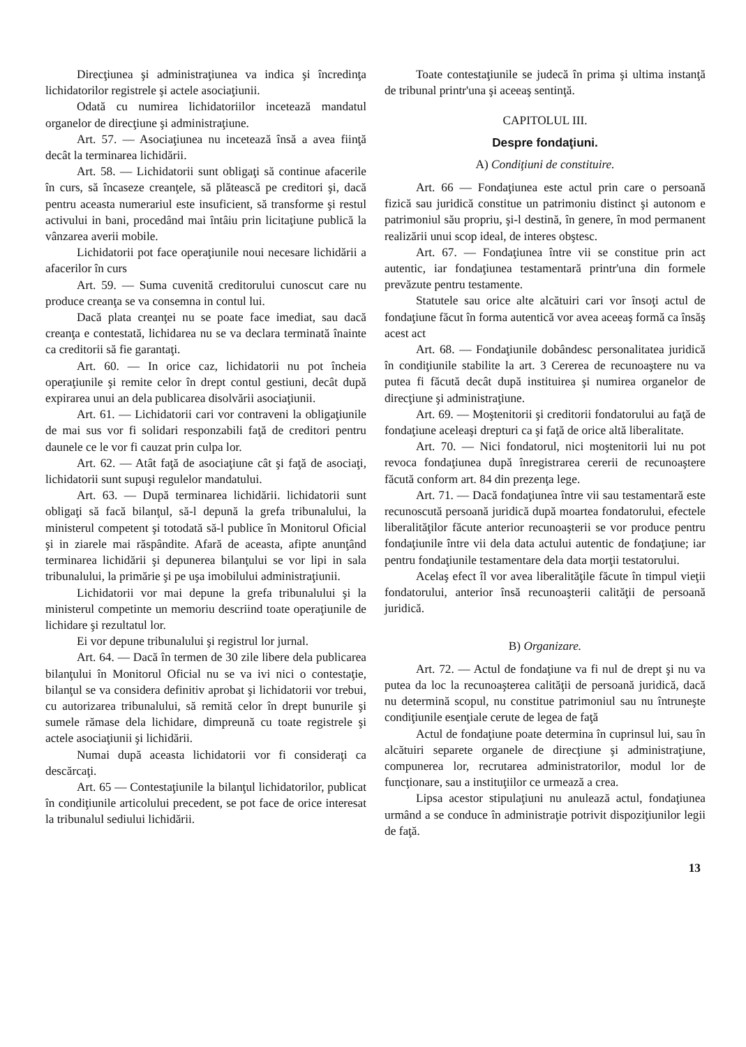Direcţiunea şi administraţiunea va indica şi încredinţa lichidatorilor registrele şi actele asociaţiunii.
Odată cu numirea lichidatoriilor incetează mandatul organelor de direcţiune şi administraţiune.
Art. 57. — Asociaţiunea nu incetează însă a avea fiinţă decât la terminarea lichidării.
Art. 58. — Lichidatorii sunt obligaţi să continue afacerile în curs, să încaseze creanţele, să plătească pe creditori şi, dacă pentru aceasta numerariul este insuficient, să transforme şi restul activului in bani, procedând mai întâiu prin licitaţiune publică la vânzarea averii mobile.
Lichidatorii pot face operaţiunile noui necesare lichidării a afacerilor în curs
Art. 59. — Suma cuvenită creditorului cunoscut care nu produce creanţa se va consemna in contul lui.
Dacă plata creanţei nu se poate face imediat, sau dacă creanţa e contestată, lichidarea nu se va declara terminată înainte ca creditorii să fie garantaţi.
Art. 60. — In orice caz, lichidatorii nu pot încheia operaţiunile şi remite celor în drept contul gestiuni, decât după expirarea unui an dela publicarea disolvării asociaţiunii.
Art. 61. — Lichidatorii cari vor contraveni la obligaţiunile de mai sus vor fi solidari responzabili faţă de creditori pentru daunele ce le vor fi cauzat prin culpa lor.
Art. 62. — Atât faţă de asociaţiune cât şi faţă de asociaţi, lichidatorii sunt supuşi regulelor mandatului.
Art. 63. — După terminarea lichidării. lichidatorii sunt obligaţi să facă bilanţul, să-l depună la grefa tribunalului, la ministerul competent şi totodată să-l publice în Monitorul Oficial şi in ziarele mai răspândite. Afară de aceasta, afipte anunţând terminarea lichidării şi depunerea bilanţului se vor lipi in sala tribunalului, la primărie şi pe uşa imobilului administraţiunii.
Lichidatorii vor mai depune la grefa tribunalului şi la ministerul competinte un memoriu descriind toate operaţiunile de lichidare şi rezultatul lor.
Ei vor depune tribunalului şi registrul lor jurnal.
Art. 64. — Dacă în termen de 30 zile libere dela publicarea bilanţului în Monitorul Oficial nu se va ivi nici o contestaţie, bilanţul se va considera definitiv aprobat şi lichidatorii vor trebui, cu autorizarea tribunalului, să remită celor în drept bunurile şi sumele rămase dela lichidare, dimpreună cu toate registrele şi actele asociaţiunii şi lichidării.
Numai după aceasta lichidatorii vor fi consideraţi ca descărcaţi.
Art. 65 — Contestaţiunile la bilanţul lichidatorilor, publicat în condiţiunile articolului precedent, se pot face de orice interesat la tribunalul sediului lichidării.
Toate contestaţiunile se judecă în prima şi ultima instanţă de tribunal printr'una şi aceeaş sentinţă.
CAPITOLUL III.
Despre fondaţiuni.
A) Condiţiuni de constituire.
Art. 66 — Fondaţiunea este actul prin care o persoană fizică sau juridică constitue un patrimoniu distinct şi autonom e patrimoniul său propriu, şi-l destină, în genere, în mod permanent realizării unui scop ideal, de interes obştesc.
Art. 67. — Fondaţiunea între vii se constitue prin act autentic, iar fondaţiunea testamentară printr'una din formele prevăzute pentru testamente.
Statutele sau orice alte alcătuiri cari vor însoţi actul de fondaţiune făcut în forma autentică vor avea aceeaş formă ca însăş acest act
Art. 68. — Fondaţiunile dobândesc personalitatea juridică în condiţiunile stabilite la art. 3 Cererea de recunoaştere nu va putea fi făcută decât după instituirea şi numirea organelor de direcţiune şi administraţiune.
Art. 69. — Moştenitorii şi creditorii fondatorului au faţă de fondaţiune aceleaşi drepturi ca şi faţă de orice altă liberalitate.
Art. 70. — Nici fondatorul, nici moştenitorii lui nu pot revoca fondaţiunea după înregistrarea cererii de recunoaştere făcută conform art. 84 din prezenţa lege.
Art. 71. — Dacă fondaţiunea între vii sau testamentară este recunoscută persoană juridică după moartea fondatorului, efectele liberalităţilor făcute anterior recunoaşterii se vor produce pentru fondaţiunile între vii dela data actului autentic de fondaţiune; iar pentru fondaţiunile testamentare dela data morţii testatorului.
Acelaş efect îl vor avea liberalităţile făcute în timpul vieţii fondatorului, anterior însă recunoaşterii calităţii de persoană juridică.
B) Organizare.
Art. 72. — Actul de fondaţiune va fi nul de drept şi nu va putea da loc la recunoaşterea calităţii de persoană juridică, dacă nu determină scopul, nu constitue patrimoniul sau nu întruneşte condiţiunile esenţiale cerute de legea de faţă
Actul de fondaţiune poate determina în cuprinsul lui, sau în alcătuiri separete organele de direcţiune şi administraţiune, compunerea lor, recrutarea administratorilor, modul lor de funcţionare, sau a instituţiilor ce urmează a crea.
Lipsa acestor stipulaţiuni nu anulează actul, fondaţiunea urmând a se conduce în administraţie potrivit dispoziţiunilor legii de faţă.
13